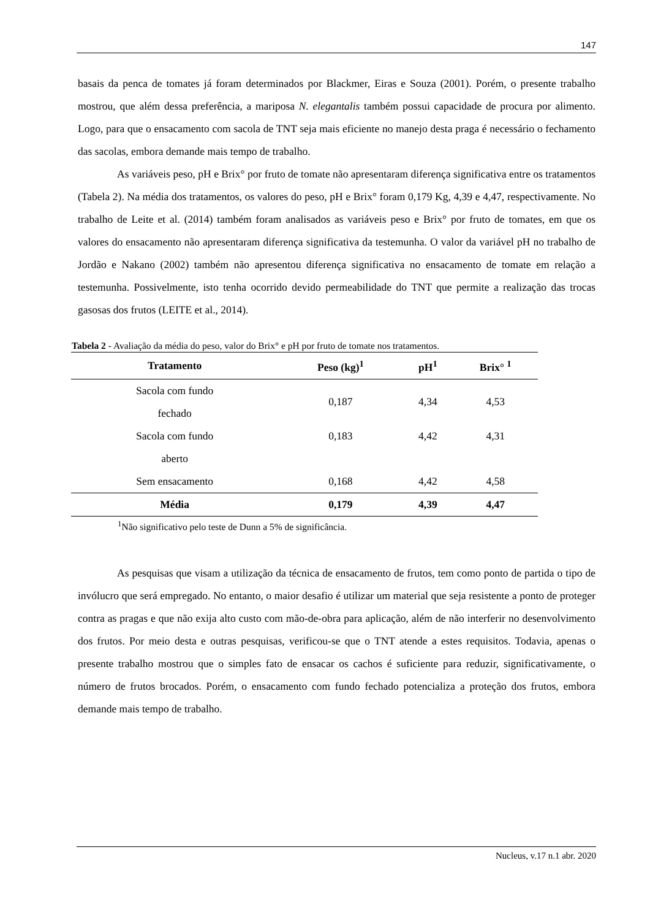147
basais da penca de tomates já foram determinados por Blackmer, Eiras e Souza (2001). Porém, o presente trabalho mostrou, que além dessa preferência, a mariposa N. elegantalis também possui capacidade de procura por alimento. Logo, para que o ensacamento com sacola de TNT seja mais eficiente no manejo desta praga é necessário o fechamento das sacolas, embora demande mais tempo de trabalho.
As variáveis peso, pH e Brix° por fruto de tomate não apresentaram diferença significativa entre os tratamentos (Tabela 2). Na média dos tratamentos, os valores do peso, pH e Brix° foram 0,179 Kg, 4,39 e 4,47, respectivamente. No trabalho de Leite et al. (2014) também foram analisados as variáveis peso e Brix° por fruto de tomates, em que os valores do ensacamento não apresentaram diferença significativa da testemunha. O valor da variável pH no trabalho de Jordão e Nakano (2002) também não apresentou diferença significativa no ensacamento de tomate em relação a testemunha. Possivelmente, isto tenha ocorrido devido permeabilidade do TNT que permite a realização das trocas gasosas dos frutos (LEITE et al., 2014).
Tabela 2 - Avaliação da média do peso, valor do Brix° e pH por fruto de tomate nos tratamentos.
| Tratamento | Peso (kg)<sup>1</sup> | pH<sup>1</sup> | Brix° <sup>1</sup> |
| --- | --- | --- | --- |
| Sacola com fundo fechado | 0,187 | 4,34 | 4,53 |
| Sacola com fundo aberto | 0,183 | 4,42 | 4,31 |
| Sem ensacamento | 0,168 | 4,42 | 4,58 |
| Média | 0,179 | 4,39 | 4,47 |
<sup>1</sup> Não significativo pelo teste de Dunn a 5% de significância.
As pesquisas que visam a utilização da técnica de ensacamento de frutos, tem como ponto de partida o tipo de invólucro que será empregado. No entanto, o maior desafio é utilizar um material que seja resistente a ponto de proteger contra as pragas e que não exija alto custo com mão-de-obra para aplicação, além de não interferir no desenvolvimento dos frutos. Por meio desta e outras pesquisas, verificou-se que o TNT atende a estes requisitos. Todavia, apenas o presente trabalho mostrou que o simples fato de ensacar os cachos é suficiente para reduzir, significativamente, o número de frutos brocados. Porém, o ensacamento com fundo fechado potencializa a proteção dos frutos, embora demande mais tempo de trabalho.
Nucleus, v.17 n.1 abr. 2020